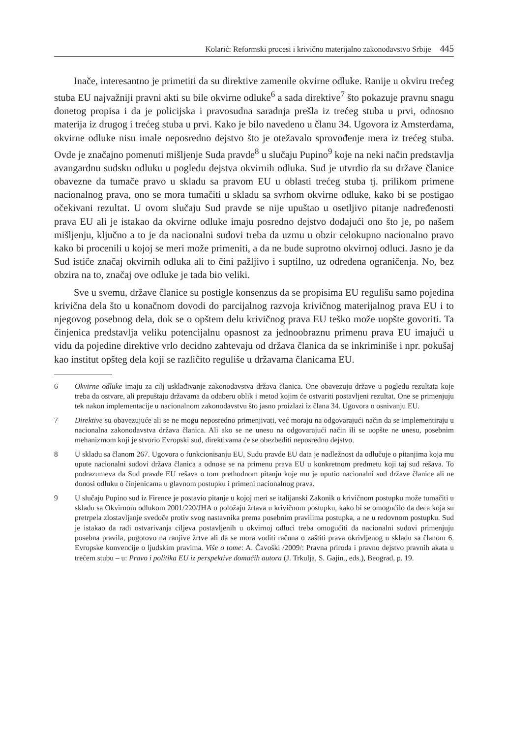Kolarić: Reformski procesi i krivično materijalno zakonodavstvo Srbije 445
Inače, interesantno je primetiti da su direktive zamenile okvirne odluke. Ranije u okviru trećeg stuba EU najvažniji pravni akti su bile okvirne odluke<sup>6</sup> a sada direktive<sup>7</sup> što pokazuje pravnu snagu donetog propisa i da je policijska i pravosudna saradnja prešla iz trećeg stuba u prvi, odnosno materija iz drugog i trećeg stuba u prvi. Kako je bilo navedeno u članu 34. Ugovora iz Amsterdama, okvirne odluke nisu imale neposredno dejstvo što je otežavalo sprovođenje mera iz trećeg stuba. Ovde je značajno pomenuti mišljenje Suda pravde<sup>8</sup> u slučaju Pupino<sup>9</sup> koje na neki način predstavlja avangardnu sudsku odluku u pogledu dejstva okvirnih odluka. Sud je utvrdio da su države članice obavezne da tumače pravo u skladu sa pravom EU u oblasti trećeg stuba tj. prilikom primene nacionalnog prava, ono se mora tumačiti u skladu sa svrhom okvirne odluke, kako bi se postigao očekivani rezultat. U ovom slučaju Sud pravde se nije upuštao u osetljivo pitanje nadređenosti prava EU ali je istakao da okvirne odluke imaju posredno dejstvo dodajući ono što je, po našem mišljenju, ključno a to je da nacionalni sudovi treba da uzmu u obzir celokupno nacionalno pravo kako bi procenili u kojoj se meri može primeniti, a da ne bude suprotno okvirnoj odluci. Jasno je da Sud ističe značaj okvirnih odluka ali to čini pažljivo i suptilno, uz određena ograničenja. No, bez obzira na to, značaj ove odluke je tada bio veliki.
Sve u svemu, države članice su postigle konsenzus da se propisima EU regulišu samo pojedina krivična dela što u konačnom dovodi do parcijalnog razvoja krivičnog materijalnog prava EU i to njegovog posebnog dela, dok se o opštem delu krivičnog prava EU teško može uopšte govoriti. Ta činjenica predstavlja veliku potencijalnu opasnost za jednoobraznu primenu prava EU imajući u vidu da pojedine direktive vrlo decidno zahtevaju od država članica da se inkriminiše i npr. pokušaj kao institut opšteg dela koji se različito reguliše u državama članicama EU.
6 Okvirne odluke imaju za cilj usklađivanje zakonodavstva država članica. One obavezuju države u pogledu rezultata koje treba da ostvare, ali prepuštaju državama da odaberu oblik i metod kojim će ostvariti postavljeni rezultat. One se primenjuju tek nakon implementacije u nacionalnom zakonodavstvu što jasno proizlazi iz člana 34. Ugovora o osnivanju EU.
7 Direktive su obavezujuće ali se ne mogu neposredno primenjivati, već moraju na odgovarajući način da se implementiraju u nacionalna zakonodavstva država članica. Ali ako se ne unesu na odgovarajući način ili se uopšte ne unesu, posebnim mehanizmom koji je stvorio Evropski sud, direktivama će se obezbediti neposredno dejstvo.
8 U skladu sa članom 267. Ugovora o funkcionisanju EU, Sudu pravde EU data je nadležnost da odlučuje o pitanjima koja mu upute nacionalni sudovi država članica a odnose se na primenu prava EU u konkretnom predmetu koji taj sud rešava. To podrazumeva da Sud pravde EU rešava o tom prethodnom pitanju koje mu je uputio nacionalni sud države članice ali ne donosi odluku o činjenicama u glavnom postupku i primeni nacionalnog prava.
9 U slučaju Pupino sud iz Firence je postavio pitanje u kojoj meri se italijanski Zakonik o krivičnom postupku može tumačiti u skladu sa Okvirnom odlukom 2001/220/JHA o položaju žrtava u krivičnom postupku, kako bi se omogućilo da deca koja su pretrpela zlostavljanje svedoče protiv svog nastavnika prema posebnim pravilima postupka, a ne u redovnom postupku. Sud je istakao da radi ostvarivanja ciljeva postavljenih u okvirnoj odluci treba omogućiti da nacionalni sudovi primenjuju posebna pravila, pogotovo na ranjive žrtve ali da se mora voditi računa o zaštiti prava okrivljenog u skladu sa članom 6. Evropske konvencije o ljudskim pravima. Više o tome: A. Čavoški /2009/: Pravna priroda i pravno dejstvo pravnih akata u trećem stubu – u: Pravo i politika EU iz perspektive domaćih autora (J. Trkulja, S. Gajin., eds.), Beograd, p. 19.